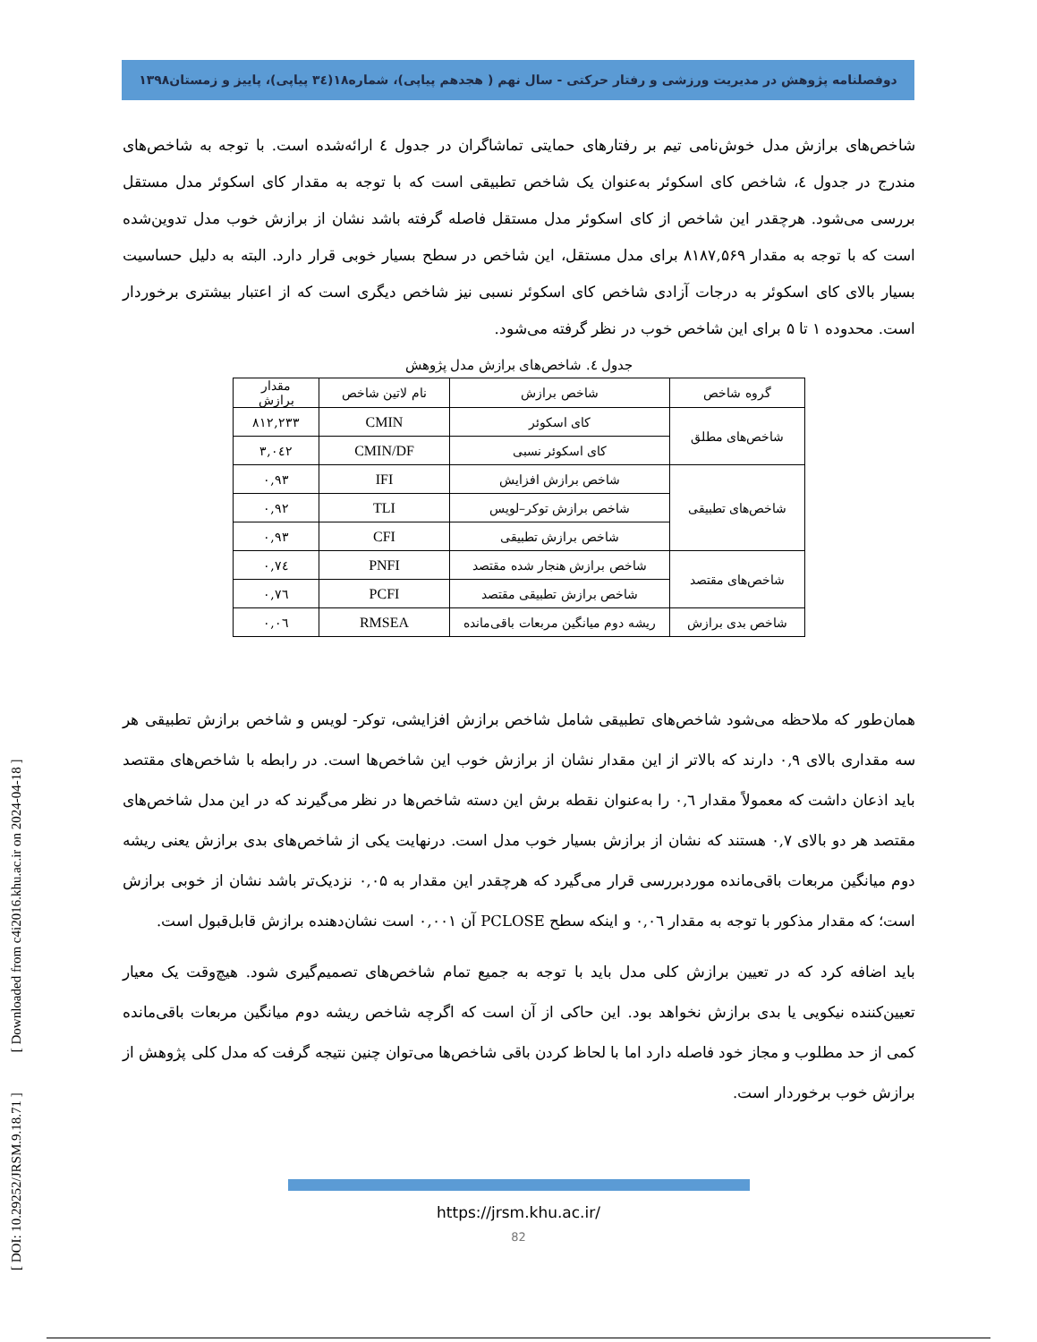دوفصلنامه پژوهش در مدیریت ورزشی و رفتار حرکتی - سال نهم ( هجدهم پیاپی)، شماره۱۸(۳٤ پیاپی)، پاییز و زمستان۱۳۹۸
شاخص‌های برازش مدل خوش‌نامی تیم بر رفتارهای حمایتی تماشاگران در جدول ٤ ارائه‌شده است. با توجه به شاخص‌های مندرج در جدول ٤، شاخص کای اسکوئر به‌عنوان یک شاخص تطبیقی است که با توجه به مقدار کای اسکوئر مدل مستقل بررسی می‌شود. هرچقدر این شاخص از کای اسکوئر مدل مستقل فاصله گرفته باشد نشان از برازش خوب مدل تدوین‌شده است که با توجه به مقدار ۸۱۸۷,۵۶۹ برای مدل مستقل، این شاخص در سطح بسیار خوبی قرار دارد. البته به دلیل حساسیت بسیار بالای کای اسکوئر به درجات آزادی شاخص کای اسکوئر نسبی نیز شاخص دیگری است که از اعتبار بیشتری برخوردار است. محدوده ۱ تا ۵ برای این شاخص خوب در نظر گرفته می‌شود.
جدول ٤. شاخص‌های برازش مدل پژوهش
| گروه شاخص | شاخص برازش | نام لاتین شاخص | مقدار برازش |
| --- | --- | --- | --- |
| شاخص‌های مطلق | کای اسکوئر | CMIN | ۸۱۲,۲۳۳ |
| | کای اسکوئر نسبی | CMIN/DF | ۳,۰٤۲ |
| شاخص‌های تطبیقی | شاخص برازش افزایش | IFI | ۰,۹۳ |
| | شاخص برازش توکر–لویس | TLI | ۰,۹۲ |
| | شاخص برازش تطبیقی | CFI | ۰,۹۳ |
| شاخص‌های مقتصد | شاخص برازش هنجار شده مقتصد | PNFI | ۰,۷٤ |
| | شاخص برازش تطبیقی مقتصد | PCFI | ۰,۷٦ |
| شاخص بدی برازش | ریشه دوم میانگین مربعات باقی‌مانده | RMSEA | ۰,۰٦ |
همان‌طور که ملاحظه می‌شود شاخص‌های تطبیقی شامل شاخص برازش افزایشی، توکر- لویس و شاخص برازش تطبیقی هر سه مقداری بالای ۰,۹ دارند که بالاتر از این مقدار نشان از برازش خوب این شاخص‌ها است. در رابطه با شاخص‌های مقتصد باید اذعان داشت که معمولاً مقدار ۰,٦ را به‌عنوان نقطه برش این دسته شاخص‌ها در نظر می‌گیرند که در این مدل شاخص‌های مقتصد هر دو بالای ۰,۷ هستند که نشان از برازش بسیار خوب مدل است. درنهایت یکی از شاخص‌های بدی برازش یعنی ریشه دوم میانگین مربعات باقی‌مانده موردبررسی قرار می‌گیرد که هرچقدر این مقدار به ۰,۰۵ نزدیک‌تر باشد نشان از خوبی برازش است؛ که مقدار مذکور با توجه به مقدار ۰,۰٦ و اینکه سطح PCLOSE آن ۰,۰۰۱ است نشان‌دهنده برازش قابل‌قبول است.
باید اضافه کرد که در تعیین برازش کلی مدل باید با توجه به جمیع تمام شاخص‌های تصمیم‌گیری شود. هیچ‌وقت یک معیار تعیین‌کننده نیکویی یا بدی برازش نخواهد بود. این حاکی از آن است که اگرچه شاخص ریشه دوم میانگین مربعات باقی‌مانده کمی از حد مطلوب و مجاز خود فاصله دارد اما با لحاظ کردن باقی شاخص‌ها می‌توان چنین نتیجه گرفت که مدل کلی پژوهش از برازش خوب برخوردار است.
https://jrsm.khu.ac.ir/
82
[ DOI: 10.29252/JRSM.9.18.71 ] [ Downloaded from c4i2016.khu.ac.ir on 2024-04-18 ]